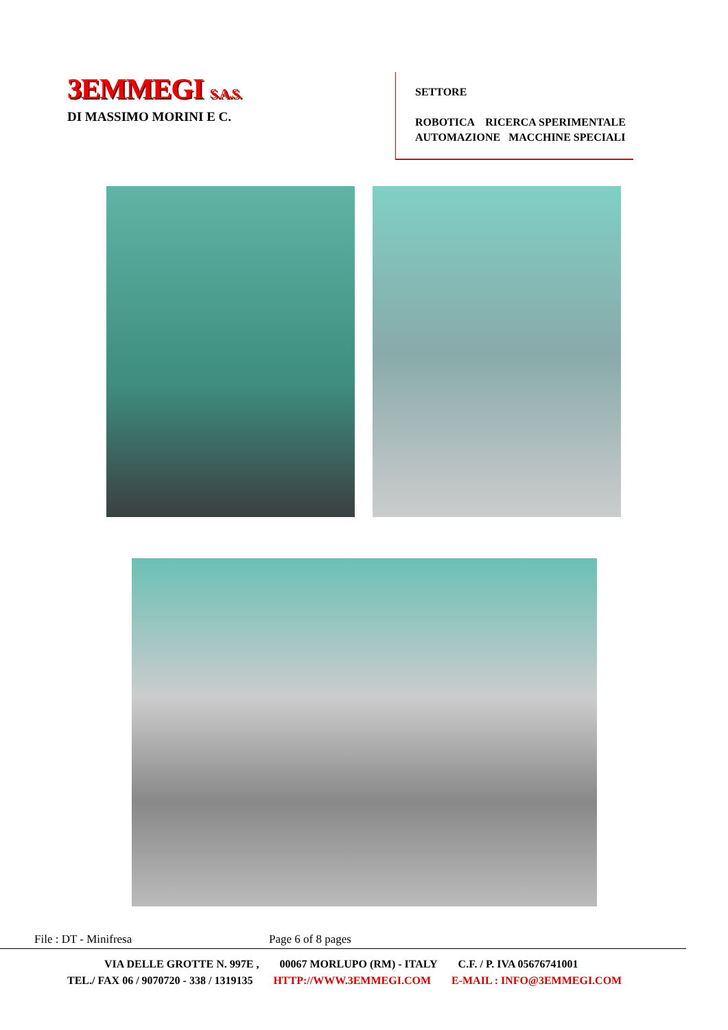3EMMEGI S.A.S.
DI MASSIMO MORINI E C.
SETTORE
ROBOTICA RICERCA SPERIMENTALE
AUTOMAZIONE MACCHINE SPECIALI
File : DT - Minifresa Page 6 of 8 pages
VIA DELLE GROTTE N. 997E , 00067 MORLUPO (RM) - ITALY C.F. / P. IVA 05676741001
TEL./ FAX 06 / 9070720 - 338 / 1319135 HTTP://WWW.3EMMEGI.COM E-MAIL : INFO@3EMMEGI.COM